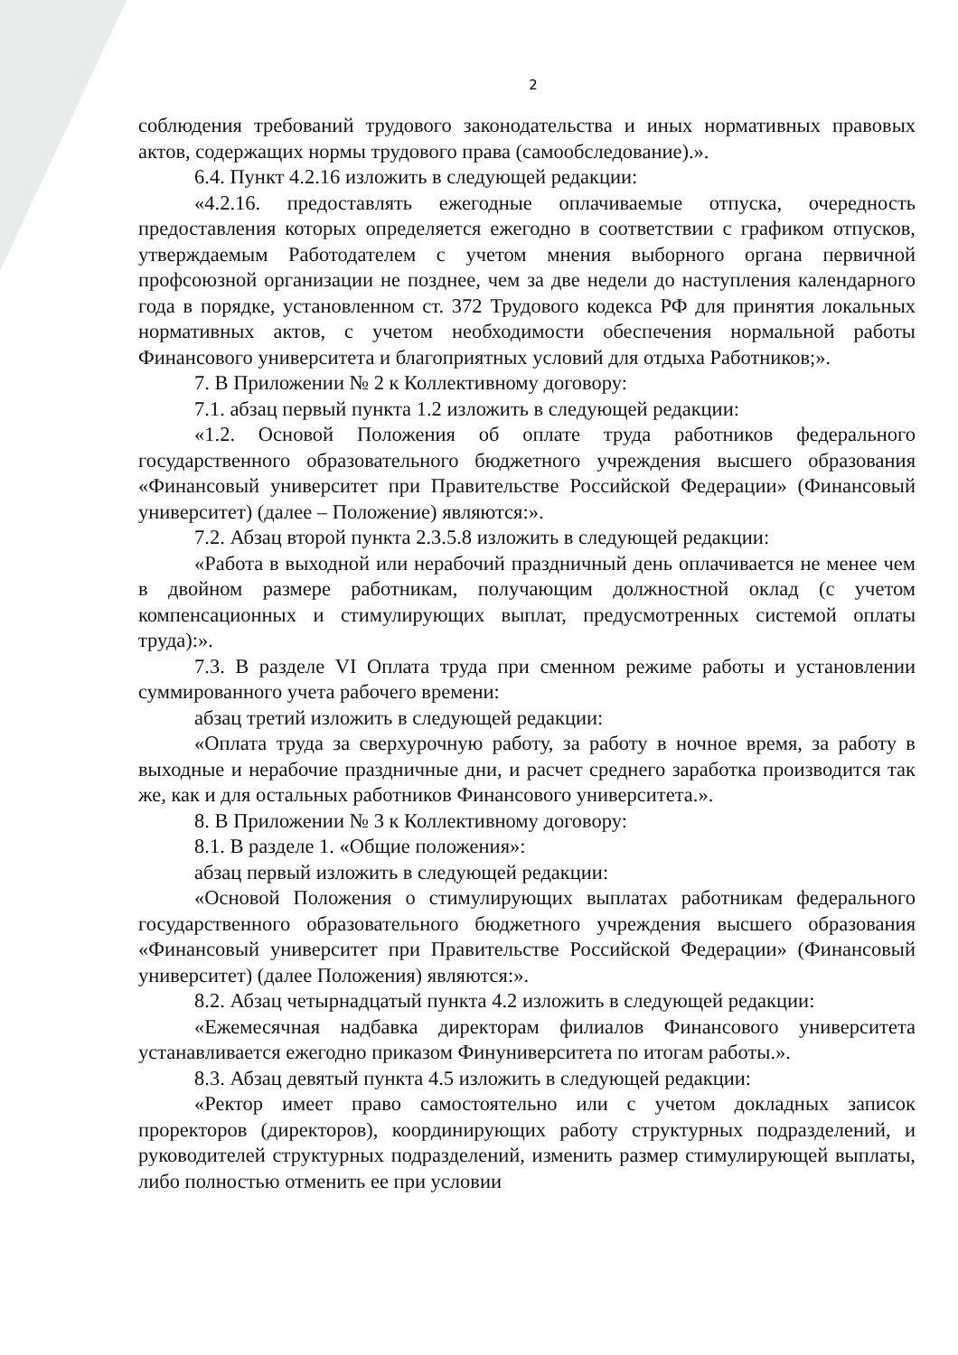2
соблюдения требований трудового законодательства и иных нормативных правовых актов, содержащих нормы трудового права (самообследование).».
6.4. Пункт 4.2.16 изложить в следующей редакции:
«4.2.16. предоставлять ежегодные оплачиваемые отпуска, очередность предоставления которых определяется ежегодно в соответствии с графиком отпусков, утверждаемым Работодателем с учетом мнения выборного органа первичной профсоюзной организации не позднее, чем за две недели до наступления календарного года в порядке, установленном ст. 372 Трудового кодекса РФ для принятия локальных нормативных актов, с учетом необходимости обеспечения нормальной работы Финансового университета и благоприятных условий для отдыха Работников;».
7. В Приложении № 2 к Коллективному договору:
7.1. абзац первый пункта 1.2 изложить в следующей редакции:
«1.2. Основой Положения об оплате труда работников федерального государственного образовательного бюджетного учреждения высшего образования «Финансовый университет при Правительстве Российской Федерации» (Финансовый университет) (далее – Положение) являются:».
7.2. Абзац второй пункта 2.3.5.8 изложить в следующей редакции:
«Работа в выходной или нерабочий праздничный день оплачивается не менее чем в двойном размере работникам, получающим должностной оклад (с учетом компенсационных и стимулирующих выплат, предусмотренных системой оплаты труда):».
7.3. В разделе VI Оплата труда при сменном режиме работы и установлении суммированного учета рабочего времени:
абзац третий изложить в следующей редакции:
«Оплата труда за сверхурочную работу, за работу в ночное время, за работу в выходные и нерабочие праздничные дни, и расчет среднего заработка производится так же, как и для остальных работников Финансового университета.».
8. В Приложении № 3 к Коллективному договору:
8.1. В разделе 1. «Общие положения»:
абзац первый изложить в следующей редакции:
«Основой Положения о стимулирующих выплатах работникам федерального государственного образовательного бюджетного учреждения высшего образования «Финансовый университет при Правительстве Российской Федерации» (Финансовый университет) (далее Положения) являются:».
8.2. Абзац четырнадцатый пункта 4.2 изложить в следующей редакции:
«Ежемесячная надбавка директорам филиалов Финансового университета устанавливается ежегодно приказом Финуниверситета по итогам работы.».
8.3. Абзац девятый пункта 4.5 изложить в следующей редакции:
«Ректор имеет право самостоятельно или с учетом докладных записок проректоров (директоров), координирующих работу структурных подразделений, и руководителей структурных подразделений, изменить размер стимулирующей выплаты, либо полностью отменить ее при условии